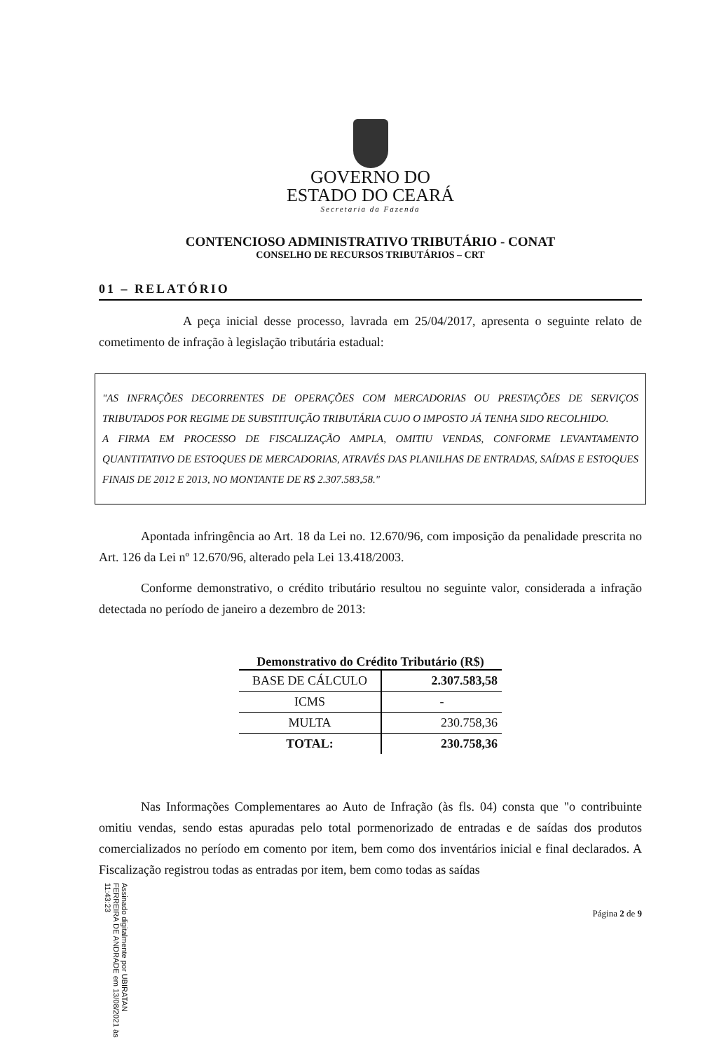GOVERNO DO
ESTADO DO CEARÁ
Secretaria da Fazenda
CONTENCIOSO ADMINISTRATIVO TRIBUTÁRIO - CONAT
CONSELHO DE RECURSOS TRIBUTÁRIOS – CRT
01 – RELATÓRIO
A peça inicial desse processo, lavrada em 25/04/2017, apresenta o seguinte relato de cometimento de infração à legislação tributária estadual:
"AS INFRAÇÕES DECORRENTES DE OPERAÇÕES COM MERCADORIAS OU PRESTAÇÕES DE SERVIÇOS TRIBUTADOS POR REGIME DE SUBSTITUIÇÃO TRIBUTÁRIA CUJO O IMPOSTO JÁ TENHA SIDO RECOLHIDO.
A FIRMA EM PROCESSO DE FISCALIZAÇÃO AMPLA, OMITIU VENDAS, CONFORME LEVANTAMENTO QUANTITATIVO DE ESTOQUES DE MERCADORIAS, ATRAVÉS DAS PLANILHAS DE ENTRADAS, SAÍDAS E ESTOQUES FINAIS DE 2012 E 2013, NO MONTANTE DE R$ 2.307.583,58."
Apontada infringência ao Art. 18 da Lei no. 12.670/96, com imposição da penalidade prescrita no Art. 126 da Lei nº 12.670/96, alterado pela Lei 13.418/2003.
Conforme demonstrativo, o crédito tributário resultou no seguinte valor, considerada a infração detectada no período de janeiro a dezembro de 2013:
Demonstrativo do Crédito Tributário (R$)
| BASE DE CÁLCULO | 2.307.583,58 |
| ICMS | - |
| MULTA | 230.758,36 |
| TOTAL: | 230.758,36 |
Nas Informações Complementares ao Auto de Infração (às fls. 04) consta que "o contribuinte omitiu vendas, sendo estas apuradas pelo total pormenorizado de entradas e de saídas dos produtos comercializados no período em comento por item, bem como dos inventários inicial e final declarados. A Fiscalização registrou todas as entradas por item, bem como todas as saídas
Página 2 de 9
Assinado digitalmente por UBIRATAN FERREIRA DE ANDRADE em 13/08/2021 às 11:43:23